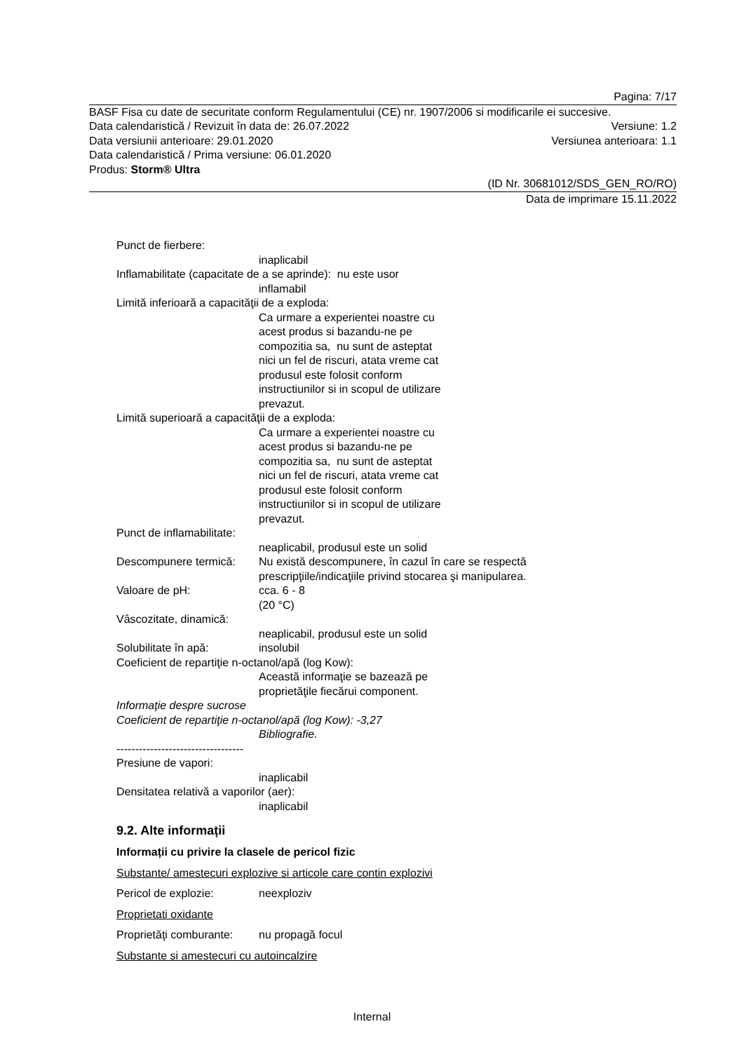Pagina: 7/17
BASF Fisa cu date de securitate conform Regulamentului (CE) nr. 1907/2006 si modificarile ei succesive.
Data calendaristică / Revizuit în data de: 26.07.2022 Versiune: 1.2
Data versiunii anterioare: 29.01.2020 Versiunea anterioara: 1.1
Data calendaristică / Prima versiune: 06.01.2020
Produs: Storm® Ultra
(ID Nr. 30681012/SDS_GEN_RO/RO)
Data de imprimare 15.11.2022
Punct de fierbere:
inaplicabil
Inflamabilitate (capacitate de a se aprinde): nu este usor
inflamabil
Limită inferioară a capacităţii de a exploda:
Ca urmare a experientei noastre cu
acest produs si bazandu-ne pe
compozitia sa, nu sunt de asteptat
nici un fel de riscuri, atata vreme cat
produsul este folosit conform
instructiunilor si in scopul de utilizare
prevazut.
Limită superioară a capacităţii de a exploda:
Ca urmare a experientei noastre cu
acest produs si bazandu-ne pe
compozitia sa, nu sunt de asteptat
nici un fel de riscuri, atata vreme cat
produsul este folosit conform
instructiunilor si in scopul de utilizare
prevazut.
Punct de inflamabilitate:
neaplicabil, produsul este un solid
Descompunere termică: Nu există descompunere, în cazul în care se respectă
prescripţiile/indicaţiile privind stocarea şi manipularea.
Valoare de pH: cca. 6 - 8
(20 °C)
Vâscozitate, dinamică:
neaplicabil, produsul este un solid
Solubilitate în apă: insolubil
Coeficient de repartiţie n-octanol/apă (log Kow):
Această informaţie se bazează pe
proprietăţile fiecărui component.
Informaţie despre sucrose
Coeficient de repartiţie n-octanol/apă (log Kow): -3,27
Bibliografie.
----------------------------------
Presiune de vapori:
inaplicabil
Densitatea relativă a vaporilor (aer):
inaplicabil
9.2. Alte informații
Informații cu privire la clasele de pericol fizic
Substante/ amestecuri explozive si articole care contin explozivi
Pericol de explozie: neexploziv
Proprietati oxidante
Proprietăţi comburante: nu propagă focul
Substante si amestecuri cu autoincalzire
Internal